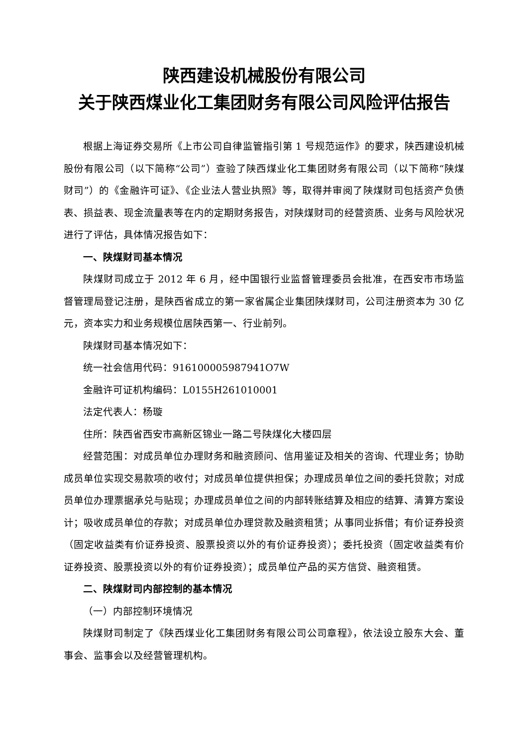陕西建设机械股份有限公司
关于陕西煤业化工集团财务有限公司风险评估报告
根据上海证券交易所《上市公司自律监管指引第 1 号规范运作》的要求，陕西建设机械股份有限公司（以下简称“公司”）查验了陕西煤业化工集团财务有限公司（以下简称“陕煤财司”）的《金融许可证》、《企业法人营业执照》等，取得并审阅了陕煤财司包括资产负债表、损益表、现金流量表等在内的定期财务报告，对陕煤财司的经营资质、业务与风险状况进行了评估，具体情况报告如下：
一、陕煤财司基本情况
陕煤财司成立于 2012 年 6 月，经中国银行业监督管理委员会批准，在西安市市场监督管理局登记注册，是陕西省成立的第一家省属企业集团陕煤财司，公司注册资本为 30 亿元，资本实力和业务规模位居陕西第一、行业前列。
陕煤财司基本情况如下：
统一社会信用代码：916100005987941O7W
金融许可证机构编码：L0155H261010001
法定代表人：杨璇
住所：陕西省西安市高新区锦业一路二号陕煤化大楼四层
经营范围：对成员单位办理财务和融资顾问、信用鉴证及相关的咨询、代理业务；协助成员单位实现交易款项的收付；对成员单位提供担保；办理成员单位之间的委托贷款；对成员单位办理票据承兑与贴现；办理成员单位之间的内部转账结算及相应的结算、清算方案设计；吸收成员单位的存款；对成员单位办理贷款及融资租赁；从事同业拆借；有价证券投资（固定收益类有价证券投资、股票投资以外的有价证券投资）；委托投资（固定收益类有价证券投资、股票投资以外的有价证券投资）；成员单位产品的买方信贷、融资租赁。
二、陕煤财司内部控制的基本情况
（一）内部控制环境情况
陕煤财司制定了《陕西煤业化工集团财务有限公司公司章程》，依法设立股东大会、董事会、监事会以及经营管理机构。